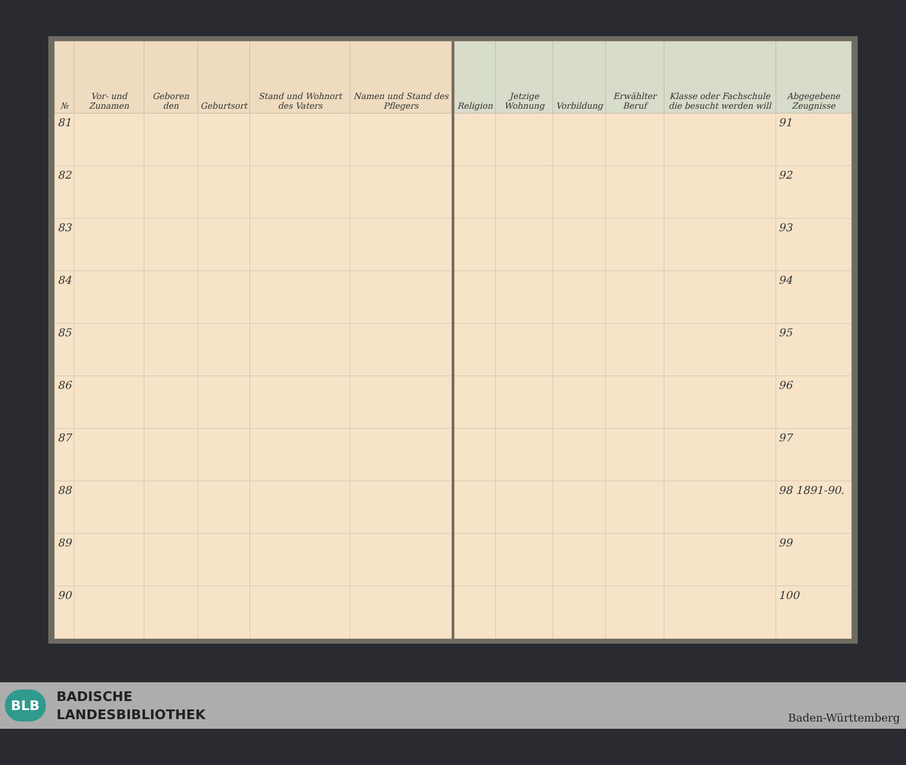| № | Vor- und Zunamen | Geboren den | Geburtsort | Stand und Wohnort des Vaters | Namen und Stand des Pflegers |
| --- | --- | --- | --- | --- | --- |
| 81 | | | | | |
| 82 | | | | | |
| 83 | | | | | |
| 84 | | | | | |
| 85 | | | | | |
| 86 | | | | | |
| 87 | | | | | |
| 88 | | | | | |
| 89 | | | | | |
| 90 | | | | | |
| Religion | Jetzige Wohnung | Vorbildung | Erwählter Beruf | Klasse oder Fachschule die besucht werden will | Abgegebene Zeugnisse |
| --- | --- | --- | --- | --- | --- |
| | | | | | 91 |
| | | | | | 92 |
| | | | | | 93 |
| | | | | | 94 |
| | | | | | 95 |
| | | | | | 96 |
| | | | | | 97 |
| | | | | | 98 1891-90. |
| | | | | | 99 |
| | | | | | 100 |
BLB
BADISCHE
LANDESBIBLIOTHEK
Baden-Württemberg